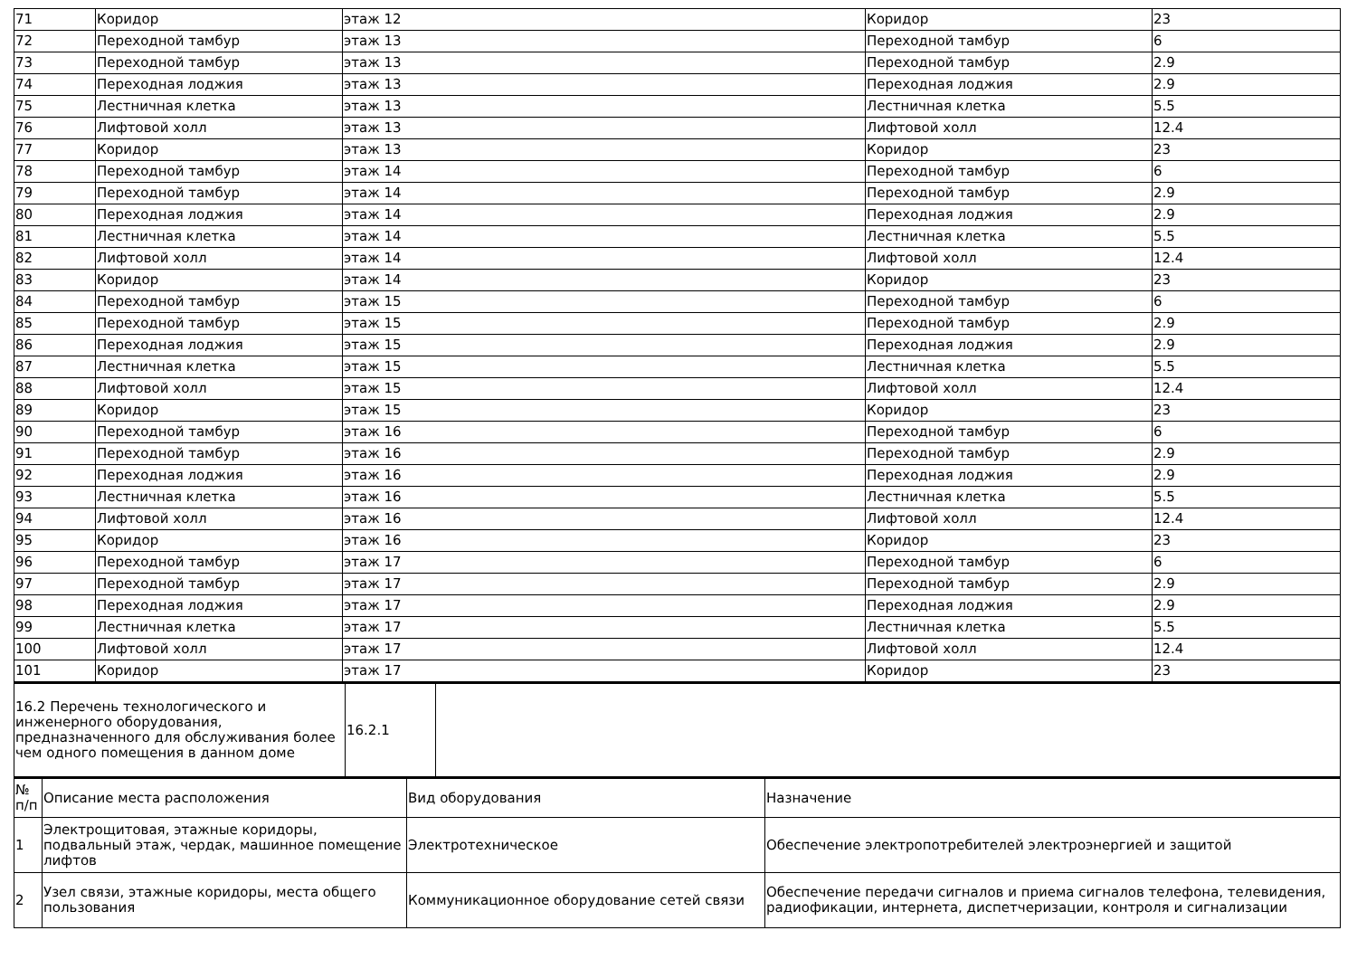| 71 | Коридор | этаж 12 | Коридор | 23 |
| 72 | Переходной тамбур | этаж 13 | Переходной тамбур | 6 |
| 73 | Переходной тамбур | этаж 13 | Переходной тамбур | 2.9 |
| 74 | Переходная лоджия | этаж 13 | Переходная лоджия | 2.9 |
| 75 | Лестничная клетка | этаж 13 | Лестничная клетка | 5.5 |
| 76 | Лифтовой холл | этаж 13 | Лифтовой холл | 12.4 |
| 77 | Коридор | этаж 13 | Коридор | 23 |
| 78 | Переходной тамбур | этаж 14 | Переходной тамбур | 6 |
| 79 | Переходной тамбур | этаж 14 | Переходной тамбур | 2.9 |
| 80 | Переходная лоджия | этаж 14 | Переходная лоджия | 2.9 |
| 81 | Лестничная клетка | этаж 14 | Лестничная клетка | 5.5 |
| 82 | Лифтовой холл | этаж 14 | Лифтовой холл | 12.4 |
| 83 | Коридор | этаж 14 | Коридор | 23 |
| 84 | Переходной тамбур | этаж 15 | Переходной тамбур | 6 |
| 85 | Переходной тамбур | этаж 15 | Переходной тамбур | 2.9 |
| 86 | Переходная лоджия | этаж 15 | Переходная лоджия | 2.9 |
| 87 | Лестничная клетка | этаж 15 | Лестничная клетка | 5.5 |
| 88 | Лифтовой холл | этаж 15 | Лифтовой холл | 12.4 |
| 89 | Коридор | этаж 15 | Коридор | 23 |
| 90 | Переходной тамбур | этаж 16 | Переходной тамбур | 6 |
| 91 | Переходной тамбур | этаж 16 | Переходной тамбур | 2.9 |
| 92 | Переходная лоджия | этаж 16 | Переходная лоджия | 2.9 |
| 93 | Лестничная клетка | этаж 16 | Лестничная клетка | 5.5 |
| 94 | Лифтовой холл | этаж 16 | Лифтовой холл | 12.4 |
| 95 | Коридор | этаж 16 | Коридор | 23 |
| 96 | Переходной тамбур | этаж 17 | Переходной тамбур | 6 |
| 97 | Переходной тамбур | этаж 17 | Переходной тамбур | 2.9 |
| 98 | Переходная лоджия | этаж 17 | Переходная лоджия | 2.9 |
| 99 | Лестничная клетка | этаж 17 | Лестничная клетка | 5.5 |
| 100 | Лифтовой холл | этаж 17 | Лифтовой холл | 12.4 |
| 101 | Коридор | этаж 17 | Коридор | 23 |
| 16.2 Перечень технологического и инженерного оборудования, предназначенного для обслуживания более чем одного помещения в данном доме | 16.2.1 | |
| № п/п | Описание места расположения | Вид оборудования | Назначение |
| 1 | Электрощитовая, этажные коридоры, подвальный этаж, чердак, машинное помещение лифтов | Электротехническое | Обеспечение электропотребителей электроэнергией и защитой |
| 2 | Узел связи, этажные коридоры, места общего пользования | Коммуникационное оборудование сетей связи | Обеспечение передачи сигналов и приема сигналов телефона, телевидения, радиофикации, интернета, диспетчеризации, контроля и сигнализации |